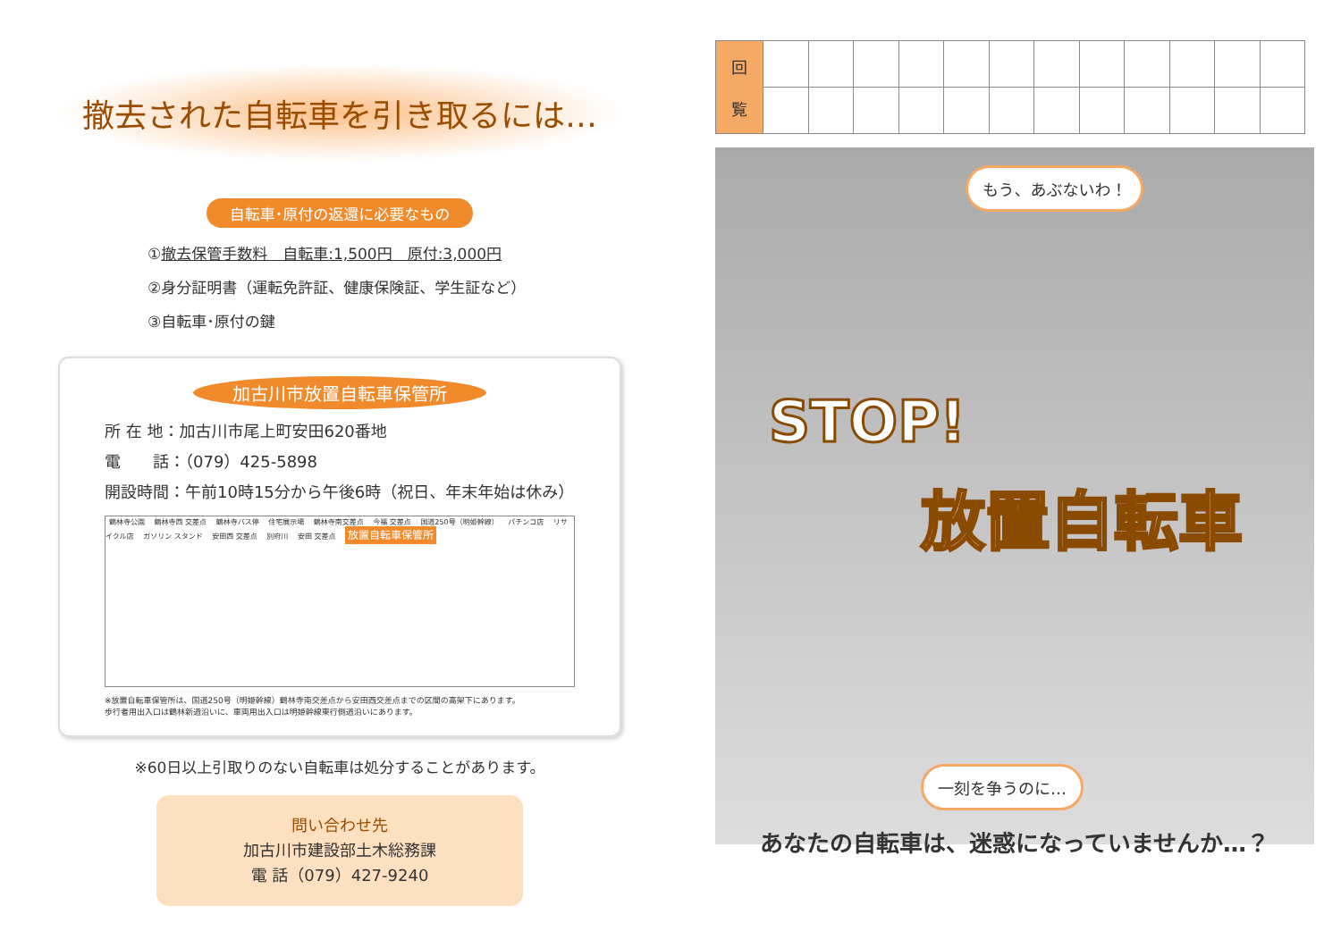撤去された自転車を引き取るには…
自転車･原付の返還に必要なもの
①撤去保管手数料　自転車:1,500円　原付:3,000円
②身分証明書（運転免許証、健康保険証、学生証など）
③自転車･原付の鍵
加古川市放置自転車保管所
所 在 地：加古川市尾上町安田620番地
電　　話：（079）425-5898
開設時間：午前10時15分から午後6時（祝日、年末年始は休み）
鶴林寺公園 鶴林寺西 交差点 鶴林寺バス停 住宅展示場 鶴林寺南交差点 今福 交差点 国道250号（明姫幹線） パチンコ店 リサイクル店 ガソリン スタンド 安田西 交差点 別府川 安田 交差点 放置自転車保管所
※放置自転車保管所は、国道250号（明姫幹線）鶴林寺南交差点から安田西交差点までの区間の高架下にあります。
歩行者用出入口は鶴林新道沿いに、車両用出入口は明姫幹線東行側道沿いにあります。
※60日以上引取りのない自転車は処分することがあります。
問い合わせ先
加古川市建設部土木総務課
電 話（079）427-9240
| 回 覧 | | | | | | | | | | | | |
もう、あぶないわ！
STOP!
放置自転車
一刻を争うのに…
あなたの自転車は、迷惑になっていませんか…？